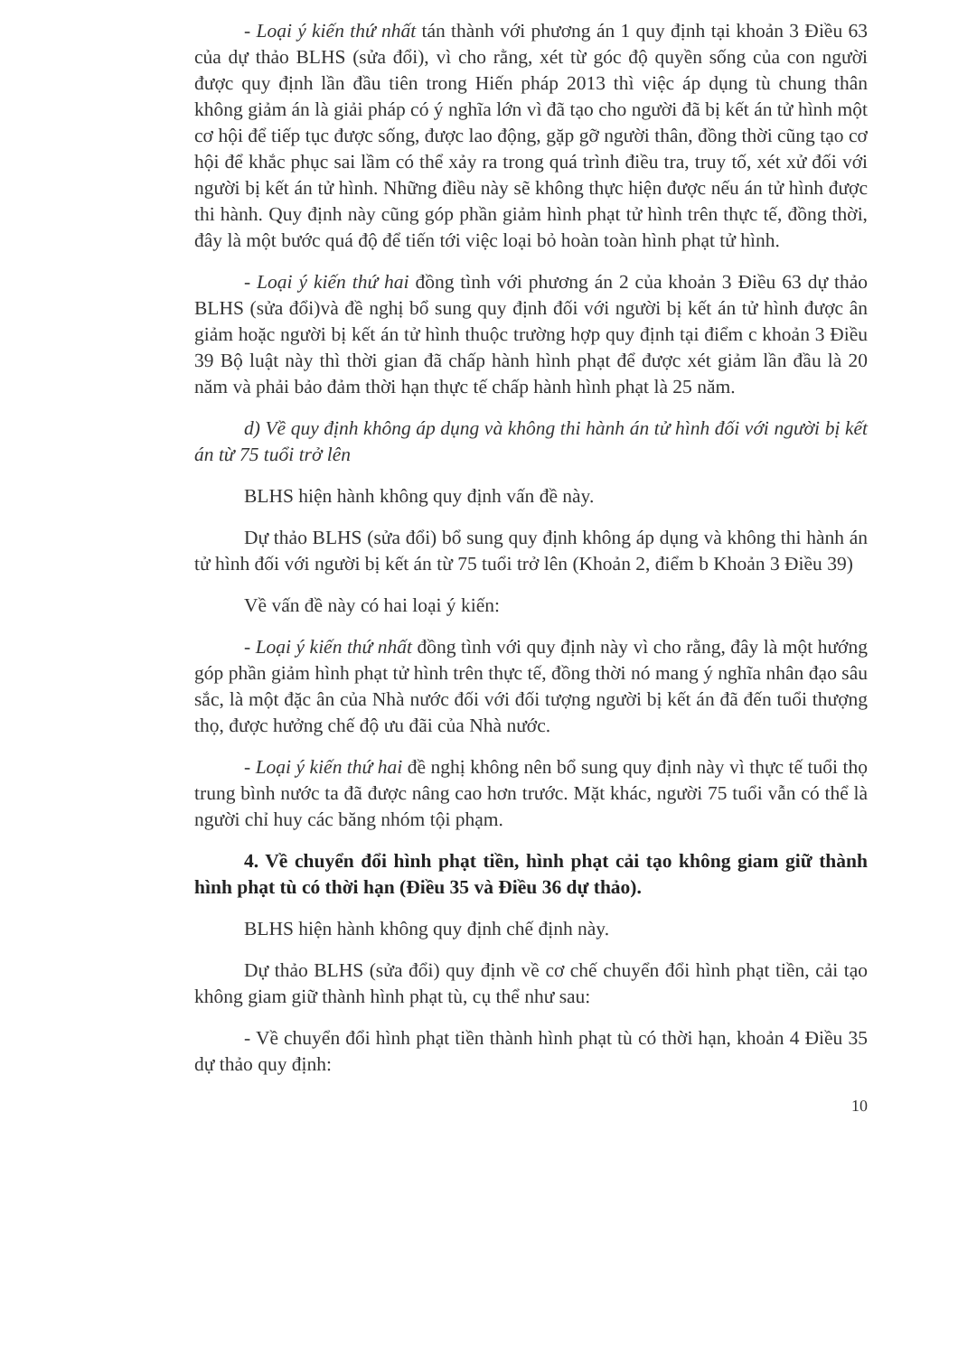- Loại ý kiến thứ nhất tán thành với phương án 1 quy định tại khoản 3 Điều 63 của dự thảo BLHS (sửa đổi), vì cho rằng, xét từ góc độ quyền sống của con người được quy định lần đầu tiên trong Hiến pháp 2013 thì việc áp dụng tù chung thân không giảm án là giải pháp có ý nghĩa lớn vì đã tạo cho người đã bị kết án tử hình một cơ hội để tiếp tục được sống, được lao động, gặp gỡ người thân, đồng thời cũng tạo cơ hội để khắc phục sai lầm có thể xảy ra trong quá trình điều tra, truy tố, xét xử đối với người bị kết án tử hình. Những điều này sẽ không thực hiện được nếu án tử hình được thi hành. Quy định này cũng góp phần giảm hình phạt tử hình trên thực tế, đồng thời, đây là một bước quá độ để tiến tới việc loại bỏ hoàn toàn hình phạt tử hình.
- Loại ý kiến thứ hai đồng tình với phương án 2 của khoản 3 Điều 63 dự thảo BLHS (sửa đổi)và đề nghị bổ sung quy định đối với người bị kết án tử hình được ân giảm hoặc người bị kết án tử hình thuộc trường hợp quy định tại điểm c khoản 3 Điều 39 Bộ luật này thì thời gian đã chấp hành hình phạt để được xét giảm lần đầu là 20 năm và phải bảo đảm thời hạn thực tế chấp hành hình phạt là 25 năm.
d) Về quy định không áp dụng và không thi hành án tử hình đối với người bị kết án từ 75 tuổi trở lên
BLHS hiện hành không quy định vấn đề này.
Dự thảo BLHS (sửa đổi) bổ sung quy định không áp dụng và không thi hành án tử hình đối với người bị kết án từ 75 tuổi trở lên (Khoản 2, điểm b Khoản 3 Điều 39)
Về vấn đề này có hai loại ý kiến:
- Loại ý kiến thứ nhất đồng tình với quy định này vì cho rằng, đây là một hướng góp phần giảm hình phạt tử hình trên thực tế, đồng thời nó mang ý nghĩa nhân đạo sâu sắc, là một đặc ân của Nhà nước đối với đối tượng người bị kết án đã đến tuổi thượng thọ, được hưởng chế độ ưu đãi của Nhà nước.
- Loại ý kiến thứ hai đề nghị không nên bổ sung quy định này vì thực tế tuổi thọ trung bình nước ta đã được nâng cao hơn trước. Mặt khác, người 75 tuổi vẫn có thể là người chỉ huy các băng nhóm tội phạm.
4. Về chuyển đổi hình phạt tiền, hình phạt cải tạo không giam giữ thành hình phạt tù có thời hạn (Điều 35 và Điều 36 dự thảo).
BLHS hiện hành không quy định chế định này.
Dự thảo BLHS (sửa đổi) quy định về cơ chế chuyển đổi hình phạt tiền, cải tạo không giam giữ thành hình phạt tù, cụ thể như sau:
- Về chuyển đổi hình phạt tiền thành hình phạt tù có thời hạn, khoản 4 Điều 35 dự thảo quy định:
10